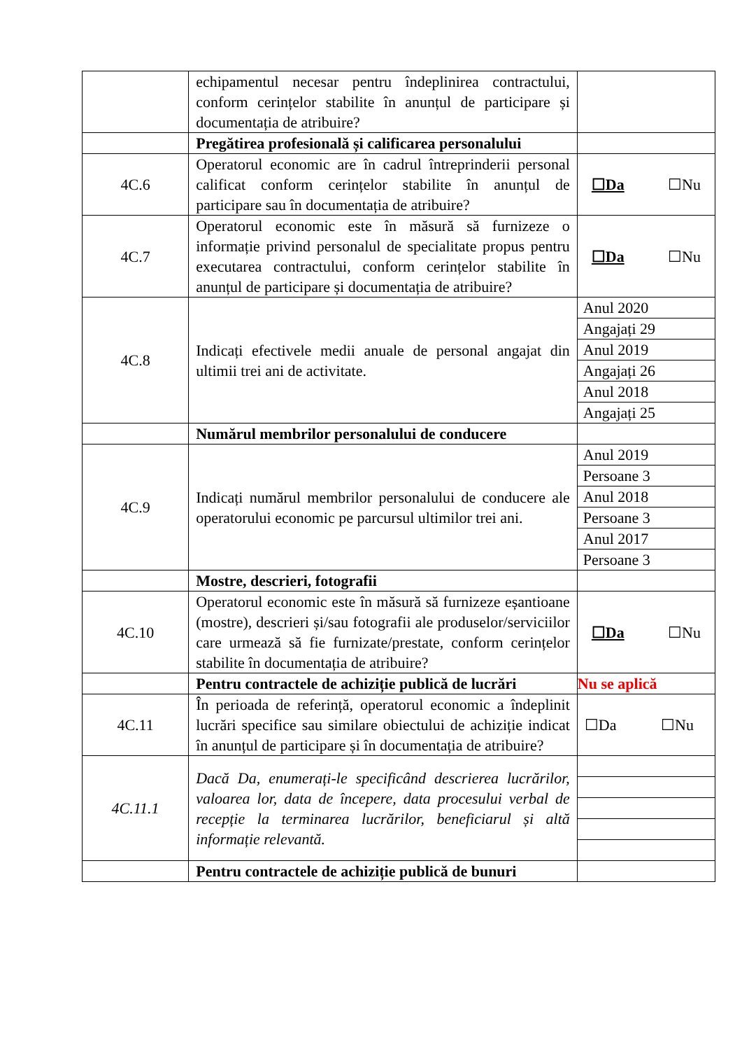| | echipamentul necesar pentru îndeplinirea contractului, conform cerințelor stabilite în anunțul de participare și documentația de atribuire? | |
| | Pregătirea profesională și calificarea personalului | |
| 4C.6 | Operatorul economic are în cadrul întreprinderii personal calificat conform cerințelor stabilite în anunțul de participare sau în documentația de atribuire? | ☐Da ☐Nu |
| 4C.7 | Operatorul economic este în măsură să furnizeze o informație privind personalul de specialitate propus pentru executarea contractului, conform cerințelor stabilite în anunțul de participare și documentația de atribuire? | ☐Da ☐Nu |
| 4C.8 | Indicați efectivele medii anuale de personal angajat din ultimii trei ani de activitate. | / Anul 2020 / / Angajați 29 / / Anul 2019 / / Angajați 26 / / Anul 2018 / / Angajați 25 / |
| | Numărul membrilor personalului de conducere | |
| 4C.9 | Indicați numărul membrilor personalului de conducere ale operatorului economic pe parcursul ultimilor trei ani. | / Anul 2019 / / Persoane 3 / / Anul 2018 / / Persoane 3 / / Anul 2017 / / Persoane 3 / |
| | Mostre, descrieri, fotografii | |
| 4C.10 | Operatorul economic este în măsură să furnizeze eșantioane (mostre), descrieri și/sau fotografii ale produselor/serviciilor care urmează să fie furnizate/prestate, conform cerințelor stabilite în documentația de atribuire? | ☐Da ☐Nu |
| | Pentru contractele de achiziție publică de lucrări | Nu se aplică |
| 4C.11 | În perioada de referință, operatorul economic a îndeplinit lucrări specifice sau similare obiectului de achiziție indicat în anunțul de participare și în documentația de atribuire? | ☐Da ☐Nu |
| 4C.11.1 | Dacă Da, enumerați-le specificând descrierea lucrărilor, valoarea lor, data de începere, data procesului verbal de recepție la terminarea lucrărilor, beneficiarul și altă informație relevantă. | |
| | Pentru contractele de achiziție publică de bunuri | |